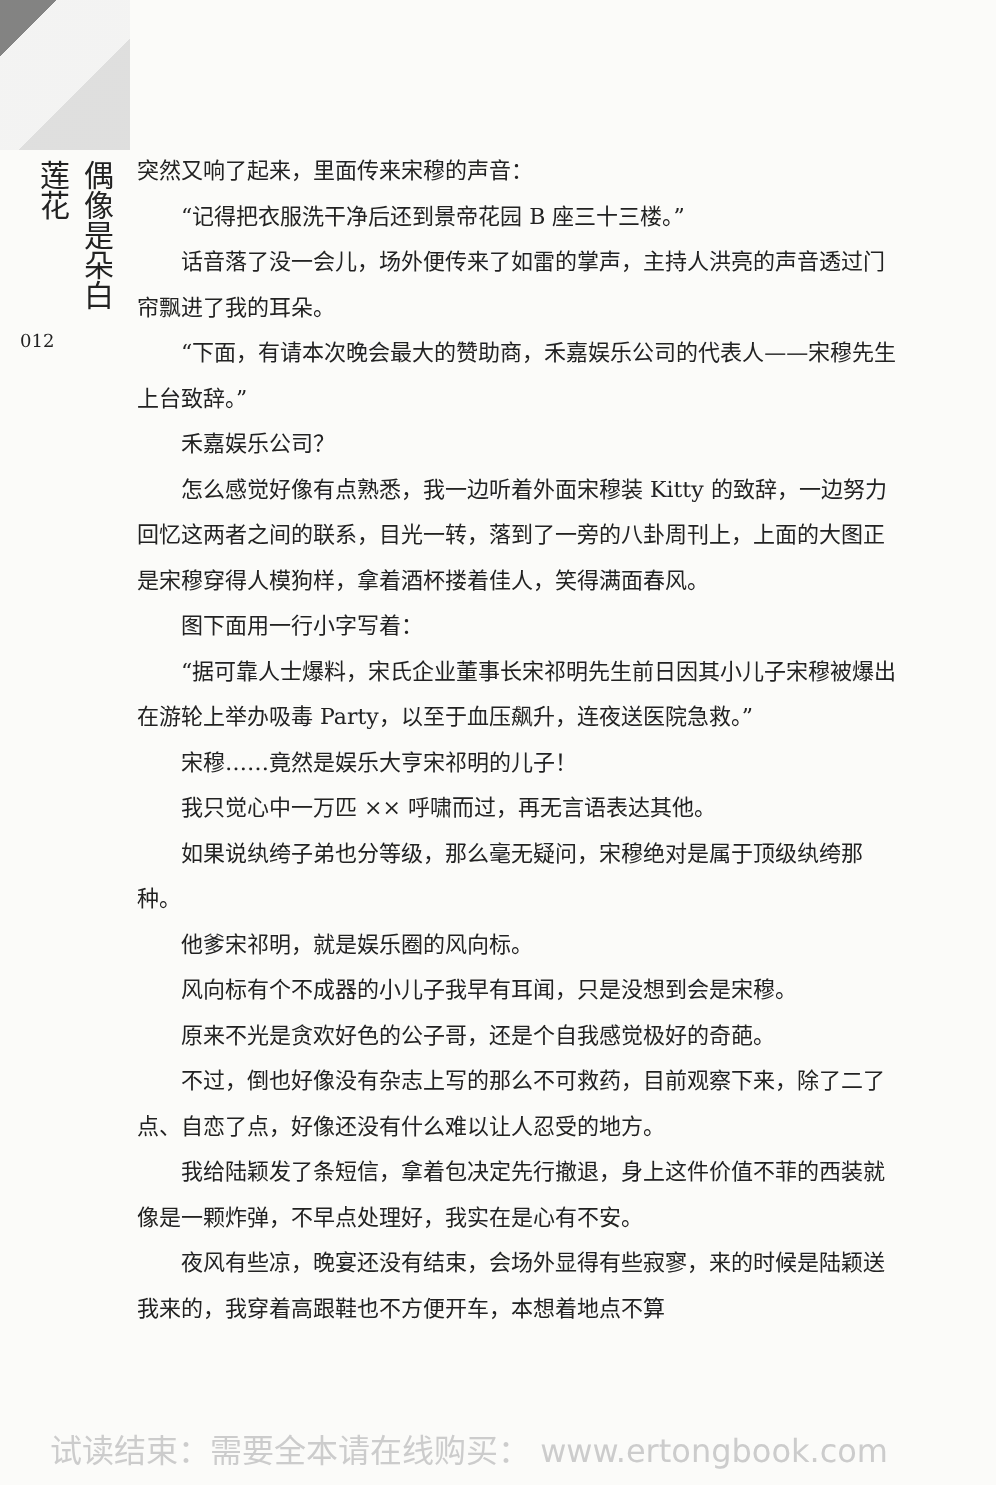偶像是朵白莲花
012
突然又响了起来，里面传来宋穆的声音：
“记得把衣服洗干净后还到景帝花园 B 座三十三楼。”
话音落了没一会儿，场外便传来了如雷的掌声，主持人洪亮的声音透过门帘飘进了我的耳朵。
“下面，有请本次晚会最大的赞助商，禾嘉娱乐公司的代表人——宋穆先生上台致辞。”
禾嘉娱乐公司？
怎么感觉好像有点熟悉，我一边听着外面宋穆装 Kitty 的致辞，一边努力回忆这两者之间的联系，目光一转，落到了一旁的八卦周刊上，上面的大图正是宋穆穿得人模狗样，拿着酒杯搂着佳人，笑得满面春风。
图下面用一行小字写着：
“据可靠人士爆料，宋氏企业董事长宋祁明先生前日因其小儿子宋穆被爆出在游轮上举办吸毒 Party，以至于血压飙升，连夜送医院急救。”
宋穆……竟然是娱乐大亨宋祁明的儿子！
我只觉心中一万匹 ×× 呼啸而过，再无言语表达其他。
如果说纨绔子弟也分等级，那么毫无疑问，宋穆绝对是属于顶级纨绔那种。
他爹宋祁明，就是娱乐圈的风向标。
风向标有个不成器的小儿子我早有耳闻，只是没想到会是宋穆。
原来不光是贪欢好色的公子哥，还是个自我感觉极好的奇葩。
不过，倒也好像没有杂志上写的那么不可救药，目前观察下来，除了二了点、自恋了点，好像还没有什么难以让人忍受的地方。
我给陆颖发了条短信，拿着包决定先行撤退，身上这件价值不菲的西装就像是一颗炸弹，不早点处理好，我实在是心有不安。
夜风有些凉，晚宴还没有结束，会场外显得有些寂寥，来的时候是陆颖送我来的，我穿着高跟鞋也不方便开车，本想着地点不算
试读结束：需要全本请在线购买： www.ertongbook.com